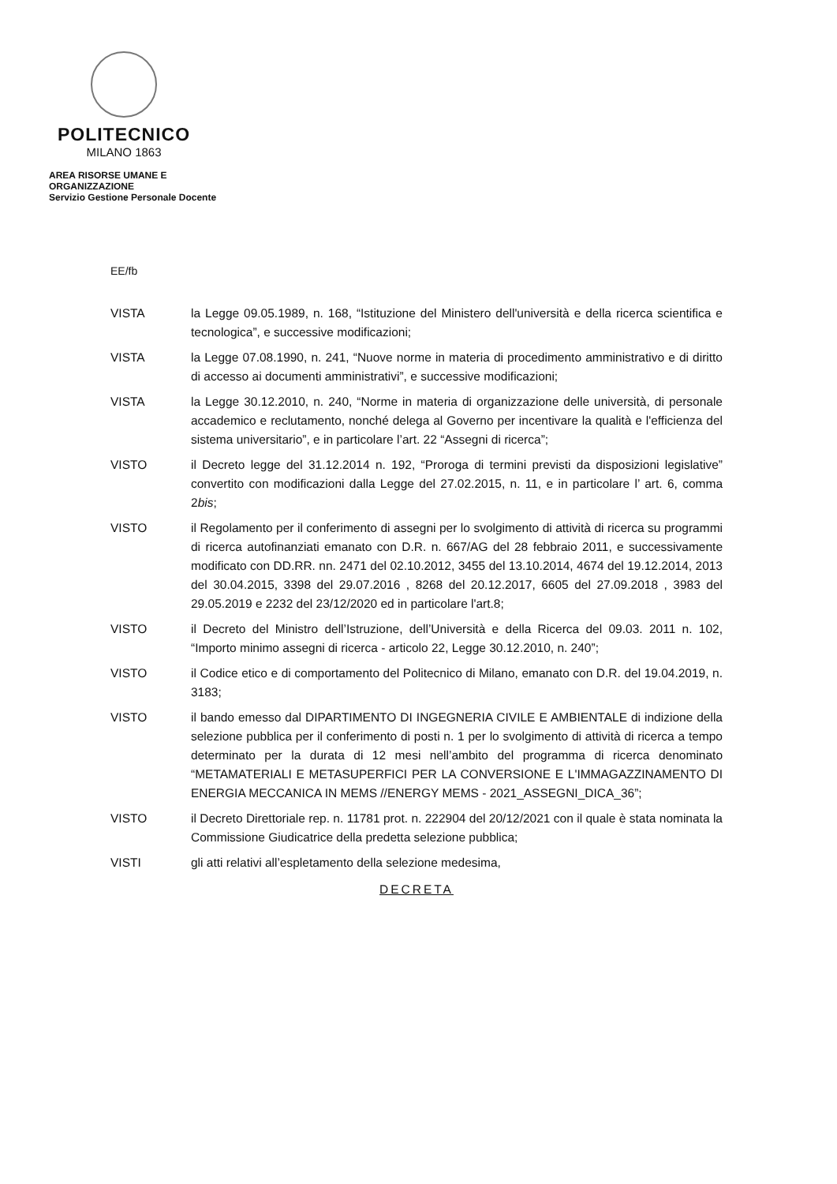POLITECNICO
MILANO 1863
AREA RISORSE UMANE E ORGANIZZAZIONE
Servizio Gestione Personale Docente
EE/fb
VISTA la Legge 09.05.1989, n. 168, “Istituzione del Ministero dell'università e della ricerca scientifica e tecnologica”, e successive modificazioni;
VISTA la Legge 07.08.1990, n. 241, “Nuove norme in materia di procedimento amministrativo e di diritto di accesso ai documenti amministrativi”, e successive modificazioni;
VISTA la Legge 30.12.2010, n. 240, “Norme in materia di organizzazione delle università, di personale accademico e reclutamento, nonché delega al Governo per incentivare la qualità e l'efficienza del sistema universitario”, e in particolare l’art. 22 “Assegni di ricerca”;
VISTO il Decreto legge del 31.12.2014 n. 192, “Proroga di termini previsti da disposizioni legislative” convertito con modificazioni dalla Legge del 27.02.2015, n. 11, e in particolare l’ art. 6, comma 2bis;
VISTO il Regolamento per il conferimento di assegni per lo svolgimento di attività di ricerca su programmi di ricerca autofinanziati emanato con D.R. n. 667/AG del 28 febbraio 2011, e successivamente modificato con DD.RR. nn. 2471 del 02.10.2012, 3455 del 13.10.2014, 4674 del 19.12.2014, 2013 del 30.04.2015, 3398 del 29.07.2016 , 8268 del 20.12.2017, 6605 del 27.09.2018 , 3983 del 29.05.2019 e 2232 del 23/12/2020 ed in particolare l'art.8;
VISTO il Decreto del Ministro dell’Istruzione, dell’Università e della Ricerca del 09.03. 2011 n. 102, “Importo minimo assegni di ricerca - articolo 22, Legge 30.12.2010, n. 240”;
VISTO il Codice etico e di comportamento del Politecnico di Milano, emanato con D.R. del 19.04.2019, n. 3183;
VISTO il bando emesso dal DIPARTIMENTO DI INGEGNERIA CIVILE E AMBIENTALE di indizione della selezione pubblica per il conferimento di posti n. 1 per lo svolgimento di attività di ricerca a tempo determinato per la durata di 12 mesi nell’ambito del programma di ricerca denominato “METAMATERIALI E METASUPERFICI PER LA CONVERSIONE E L'IMMAGAZZINAMENTO DI ENERGIA MECCANICA IN MEMS //ENERGY MEMS - 2021_ASSEGNI_DICA_36”;
VISTO il Decreto Direttoriale rep. n. 11781 prot. n. 222904 del 20/12/2021 con il quale è stata nominata la Commissione Giudicatrice della predetta selezione pubblica;
VISTI gli atti relativi all’espletamento della selezione medesima,
DECRETA